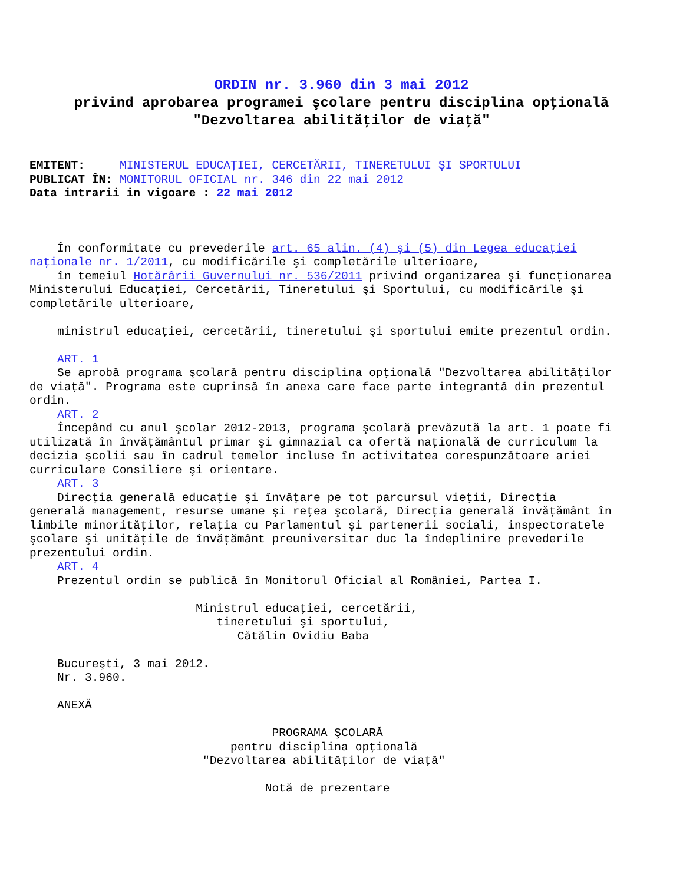ORDIN nr. 3.960 din 3 mai 2012
privind aprobarea programei şcolare pentru disciplina opţională
"Dezvoltarea abilităţilor de viaţă"
EMITENT:     MINISTERUL EDUCAŢIEI, CERCETĂRII, TINERETULUI ŞI SPORTULUI
PUBLICAT ÎN: MONITORUL OFICIAL nr. 346 din 22 mai 2012
Data intrarii in vigoare : 22 mai 2012
    În conformitate cu prevederile art. 65 alin. (4) şi (5) din Legea educaţiei
naţionale nr. 1/2011, cu modificările şi completările ulterioare,
    în temeiul Hotărârii Guvernului nr. 536/2011 privind organizarea şi funcţionarea
Ministerului Educaţiei, Cercetării, Tineretului şi Sportului, cu modificările şi
completările ulterioare,

    ministrul educaţiei, cercetării, tineretului şi sportului emite prezentul ordin.

    ART. 1
    Se aprobă programa şcolară pentru disciplina opţională "Dezvoltarea abilităţilor
de viaţă". Programa este cuprinsă în anexa care face parte integrantă din prezentul
ordin.
    ART. 2
    Începând cu anul şcolar 2012-2013, programa şcolară prevăzută la art. 1 poate fi
utilizată în învăţământul primar şi gimnazial ca ofertă naţională de curriculum la
decizia şcolii sau în cadrul temelor incluse în activitatea corespunzătoare ariei
curriculare Consiliere şi orientare.
    ART. 3
    Direcţia generală educaţie şi învăţare pe tot parcursul vieţii, Direcţia
generală management, resurse umane şi reţea şcolară, Direcţia generală învăţământ în
limbile minorităţilor, relaţia cu Parlamentul şi partenerii sociali, inspectoratele
şcolare şi unităţile de învăţământ preuniversitar duc la îndeplinire prevederile
prezentului ordin.
    ART. 4
    Prezentul ordin se publică în Monitorul Oficial al României, Partea I.

                        Ministrul educaţiei, cercetării,
                           tineretului şi sportului,
                              Cătălin Ovidiu Baba

    Bucureşti, 3 mai 2012.
    Nr. 3.960.

    ANEXĂ

                                   PROGRAMA ŞCOLARĂ
                             pentru disciplina opţională
                         "Dezvoltarea abilităţilor de viaţă"

                                  Notă de prezentare